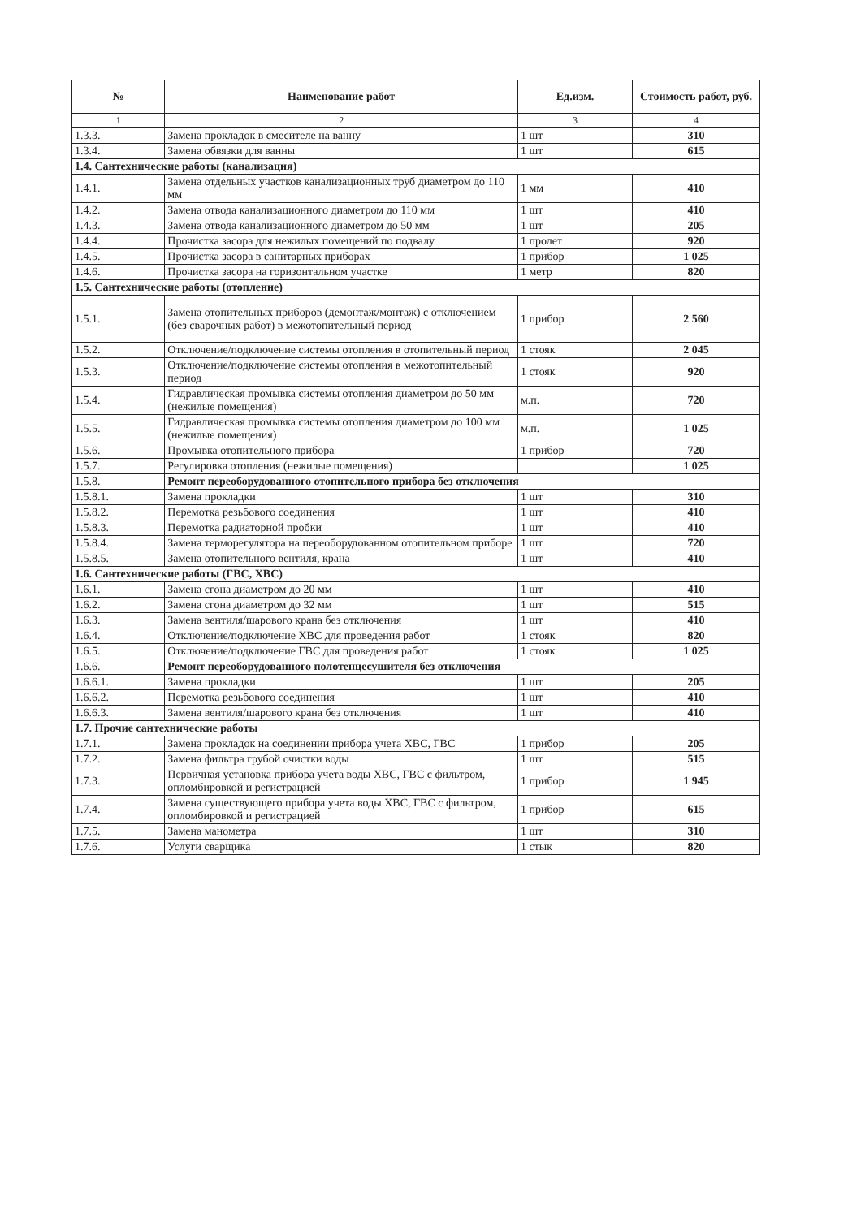| № | Наименование работ | Ед.изм. | Стоимость работ, руб. |
| --- | --- | --- | --- |
| 1 | 2 | 3 | 4 |
| 1.3.3. | Замена прокладок в смесителе на ванну | 1 шт | 310 |
| 1.3.4. | Замена обвязки для ванны | 1 шт | 615 |
| 1.4. Сантехнические работы (канализация) | | | |
| 1.4.1. | Замена отдельных участков канализационных труб диаметром до 110 мм | 1 мм | 410 |
| 1.4.2. | Замена отвода канализационного диаметром до 110 мм | 1 шт | 410 |
| 1.4.3. | Замена отвода канализационного диаметром до 50 мм | 1 шт | 205 |
| 1.4.4. | Прочистка засора для нежилых помещений по подвалу | 1 пролет | 920 |
| 1.4.5. | Прочистка засора в санитарных приборах | 1 прибор | 1 025 |
| 1.4.6. | Прочистка засора на горизонтальном участке | 1 метр | 820 |
| 1.5. Сантехнические работы (отопление) | | | |
| 1.5.1. | Замена отопительных приборов (демонтаж/монтаж) с отключением (без сварочных работ) в межотопительный период | 1 прибор | 2 560 |
| 1.5.2. | Отключение/подключение системы отопления в отопительный период | 1 стояк | 2 045 |
| 1.5.3. | Отключение/подключение системы отопления в межотопительный период | 1 стояк | 920 |
| 1.5.4. | Гидравлическая промывка системы отопления диаметром до 50 мм (нежилые помещения) | м.п. | 720 |
| 1.5.5. | Гидравлическая промывка системы отопления диаметром до 100 мм (нежилые помещения) | м.п. | 1 025 |
| 1.5.6. | Промывка отопительного прибора | 1 прибор | 720 |
| 1.5.7. | Регулировка отопления (нежилые помещения) | | 1 025 |
| 1.5.8. | Ремонт переоборудованного отопительного прибора без отключения | | |
| 1.5.8.1. | Замена прокладки | 1 шт | 310 |
| 1.5.8.2. | Перемотка резьбового соединения | 1 шт | 410 |
| 1.5.8.3. | Перемотка радиаторной пробки | 1 шт | 410 |
| 1.5.8.4. | Замена терморегулятора на переоборудованном отопительном приборе | 1 шт | 720 |
| 1.5.8.5. | Замена отопительного вентиля, крана | 1 шт | 410 |
| 1.6. Сантехнические работы (ГВС, ХВС) | | | |
| 1.6.1. | Замена сгона диаметром до 20 мм | 1 шт | 410 |
| 1.6.2. | Замена сгона диаметром до 32 мм | 1 шт | 515 |
| 1.6.3. | Замена вентиля/шарового крана без отключения | 1 шт | 410 |
| 1.6.4. | Отключение/подключение ХВС для проведения работ | 1 стояк | 820 |
| 1.6.5. | Отключение/подключение ГВС для проведения работ | 1 стояк | 1 025 |
| 1.6.6. | Ремонт переоборудованного полотенцесушителя без отключения | | |
| 1.6.6.1. | Замена прокладки | 1 шт | 205 |
| 1.6.6.2. | Перемотка резьбового соединения | 1 шт | 410 |
| 1.6.6.3. | Замена вентиля/шарового крана без отключения | 1 шт | 410 |
| 1.7. Прочие сантехнические работы | | | |
| 1.7.1. | Замена прокладок на соединении прибора учета ХВС, ГВС | 1 прибор | 205 |
| 1.7.2. | Замена фильтра грубой очистки воды | 1 шт | 515 |
| 1.7.3. | Первичная установка прибора учета воды ХВС, ГВС с фильтром, опломбировкой и регистрацией | 1 прибор | 1 945 |
| 1.7.4. | Замена существующего прибора учета воды ХВС, ГВС с фильтром, опломбировкой и регистрацией | 1 прибор | 615 |
| 1.7.5. | Замена манометра | 1 шт | 310 |
| 1.7.6. | Услуги сварщика | 1 стык | 820 |